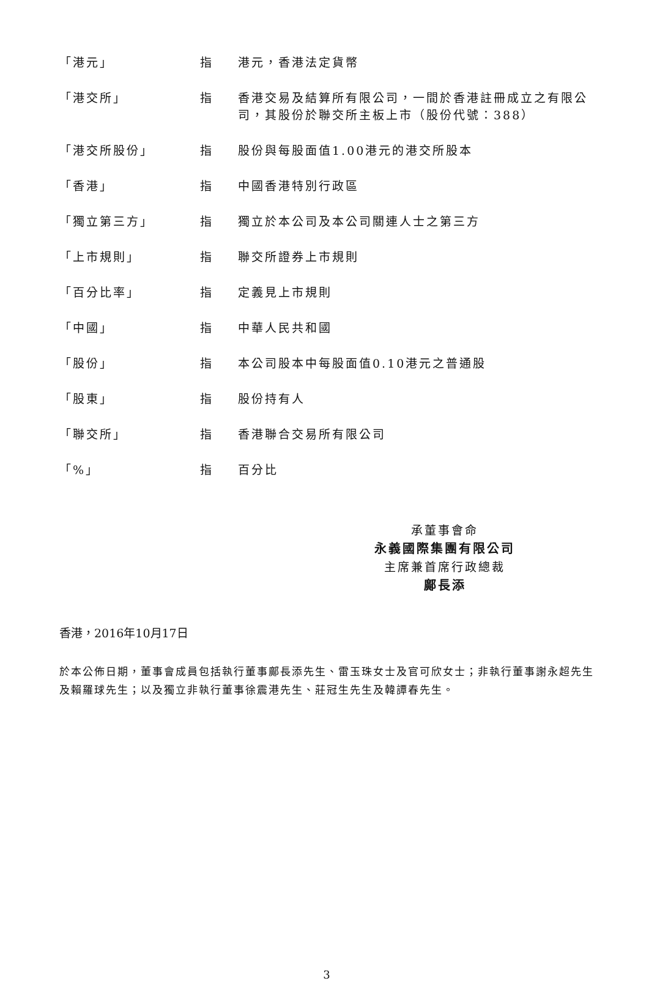| 「港元」 | 指 | 港元，香港法定貨幣 |
| 「港交所」 | 指 | 香港交易及結算所有限公司，一間於香港註冊成立之有限公司，其股份於聯交所主板上市（股份代號：388） |
| 「港交所股份」 | 指 | 股份與每股面值1.00港元的港交所股本 |
| 「香港」 | 指 | 中國香港特別行政區 |
| 「獨立第三方」 | 指 | 獨立於本公司及本公司關連人士之第三方 |
| 「上市規則」 | 指 | 聯交所證券上市規則 |
| 「百分比率」 | 指 | 定義見上市規則 |
| 「中國」 | 指 | 中華人民共和國 |
| 「股份」 | 指 | 本公司股本中每股面值0.10港元之普通股 |
| 「股東」 | 指 | 股份持有人 |
| 「聯交所」 | 指 | 香港聯合交易所有限公司 |
| 「%」 | 指 | 百分比 |
承董事會命
永義國際集團有限公司
主席兼首席行政總裁
鄺長添
香港，2016年10月17日
於本公佈日期，董事會成員包括執行董事鄺長添先生、雷玉珠女士及官可欣女士；非執行董事謝永超先生及賴羅球先生；以及獨立非執行董事徐震港先生、莊冠生先生及韓譚春先生。
3